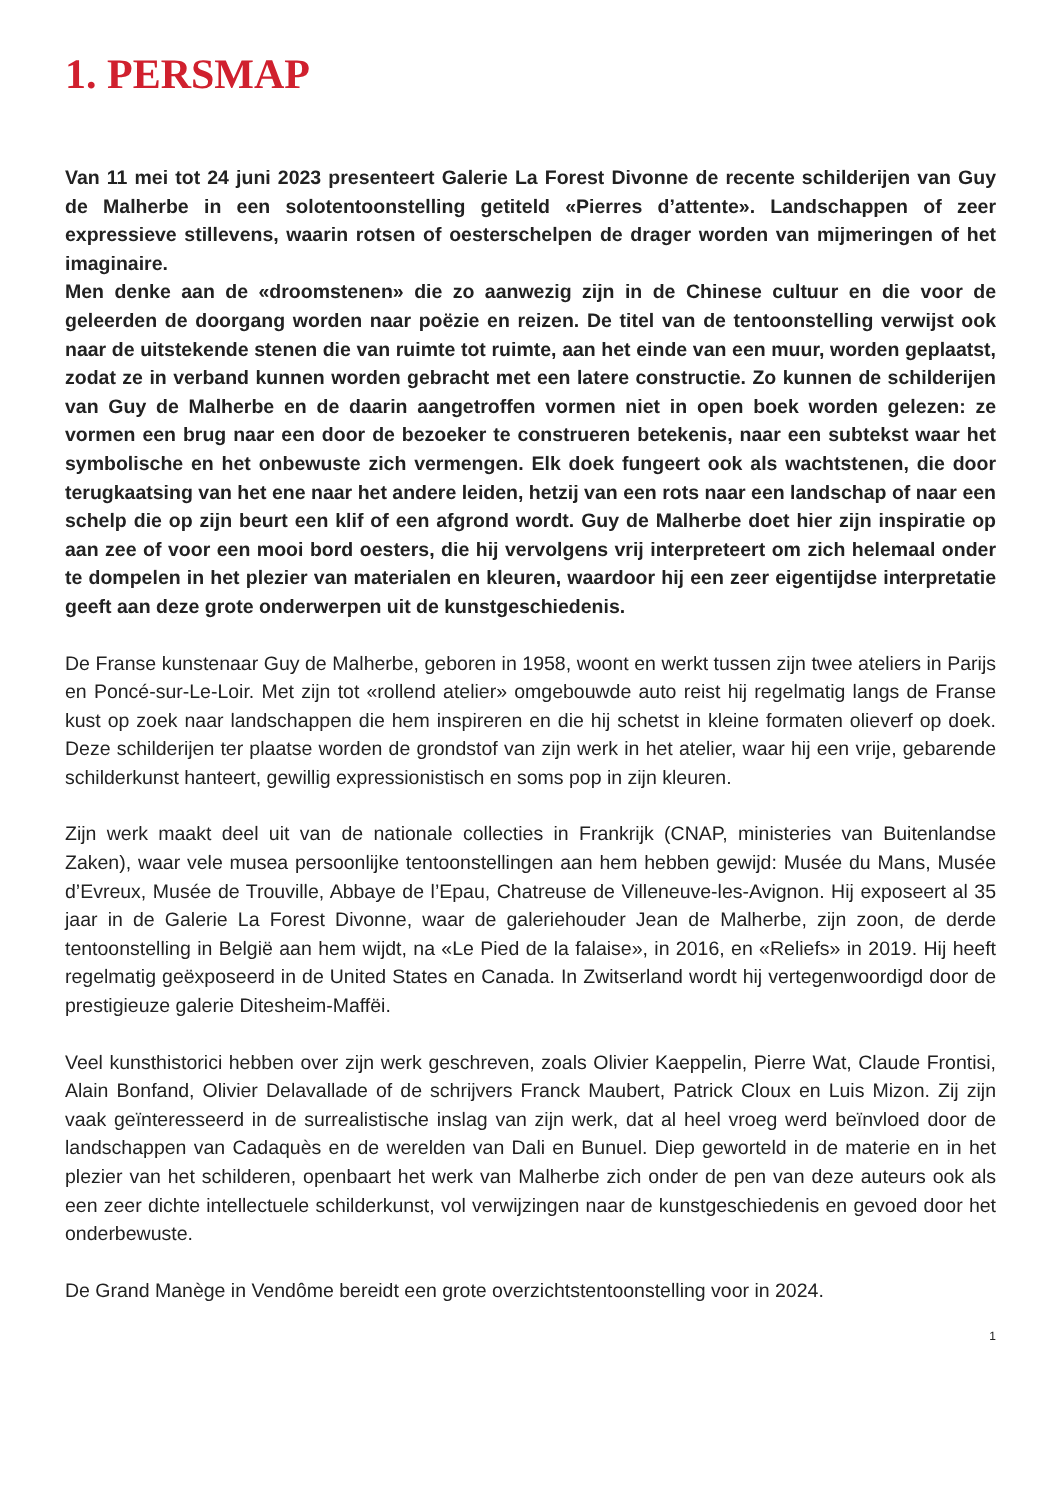1. PERSMAP
Van 11 mei tot 24 juni 2023 presenteert Galerie La Forest Divonne de recente schilderijen van Guy de Malherbe in een solotentoonstelling getiteld «Pierres d’attente». Landschappen of zeer expressieve stillevens, waarin rotsen of oesterschelpen de drager worden van mijmeringen of het imaginaire.
Men denke aan de «droomstenen» die zo aanwezig zijn in de Chinese cultuur en die voor de geleerden de doorgang worden naar poëzie en reizen. De titel van de tentoonstelling verwijst ook naar de uitstekende stenen die van ruimte tot ruimte, aan het einde van een muur, worden geplaatst, zodat ze in verband kunnen worden gebracht met een latere constructie. Zo kunnen de schilderijen van Guy de Malherbe en de daarin aangetroffen vormen niet in open boek worden gelezen: ze vormen een brug naar een door de bezoeker te construeren betekenis, naar een subtekst waar het symbolische en het onbewuste zich vermengen. Elk doek fungeert ook als wachtstenen, die door terugkaatsing van het ene naar het andere leiden, hetzij van een rots naar een landschap of naar een schelp die op zijn beurt een klif of een afgrond wordt. Guy de Malherbe doet hier zijn inspiratie op aan zee of voor een mooi bord oesters, die hij vervolgens vrij interpreteert om zich helemaal onder te dompelen in het plezier van materialen en kleuren, waardoor hij een zeer eigentijdse interpretatie geeft aan deze grote onderwerpen uit de kunstgeschiedenis.
De Franse kunstenaar Guy de Malherbe, geboren in 1958, woont en werkt tussen zijn twee ateliers in Parijs en Poncé-sur-Le-Loir. Met zijn tot «rollend atelier» omgebouwde auto reist hij regelmatig langs de Franse kust op zoek naar landschappen die hem inspireren en die hij schetst in kleine formaten olieverf op doek. Deze schilderijen ter plaatse worden de grondstof van zijn werk in het atelier, waar hij een vrije, gebarende schilderkunst hanteert, gewillig expressionistisch en soms pop in zijn kleuren.
Zijn werk maakt deel uit van de nationale collecties in Frankrijk (CNAP, ministeries van Buitenlandse Zaken), waar vele musea persoonlijke tentoonstellingen aan hem hebben gewijd: Musée du Mans, Musée d’Evreux, Musée de Trouville, Abbaye de l’Epau, Chatreuse de Villeneuve-les-Avignon. Hij exposeert al 35 jaar in de Galerie La Forest Divonne, waar de galeriehouder Jean de Malherbe, zijn zoon, de derde tentoonstelling in België aan hem wijdt, na «Le Pied de la falaise», in 2016, en «Reliefs» in 2019. Hij heeft regelmatig geëxposeerd in de United States en Canada. In Zwitserland wordt hij vertegenwoordigd door de prestigieuze galerie Ditesheim-Maffëi.
Veel kunsthistorici hebben over zijn werk geschreven, zoals Olivier Kaeppelin, Pierre Wat, Claude Frontisi, Alain Bonfand, Olivier Delavallade of de schrijvers Franck Maubert, Patrick Cloux en Luis Mizon. Zij zijn vaak geïnteresseerd in de surrealistische inslag van zijn werk, dat al heel vroeg werd beïnvloed door de landschappen van Cadaquès en de werelden van Dali en Bunuel. Diep geworteld in de materie en in het plezier van het schilderen, openbaart het werk van Malherbe zich onder de pen van deze auteurs ook als een zeer dichte intellectuele schilderkunst, vol verwijzingen naar de kunstgeschiedenis en gevoed door het onderbewuste.
De Grand Manège in Vendôme bereidt een grote overzichtstentoonstelling voor in 2024.
1